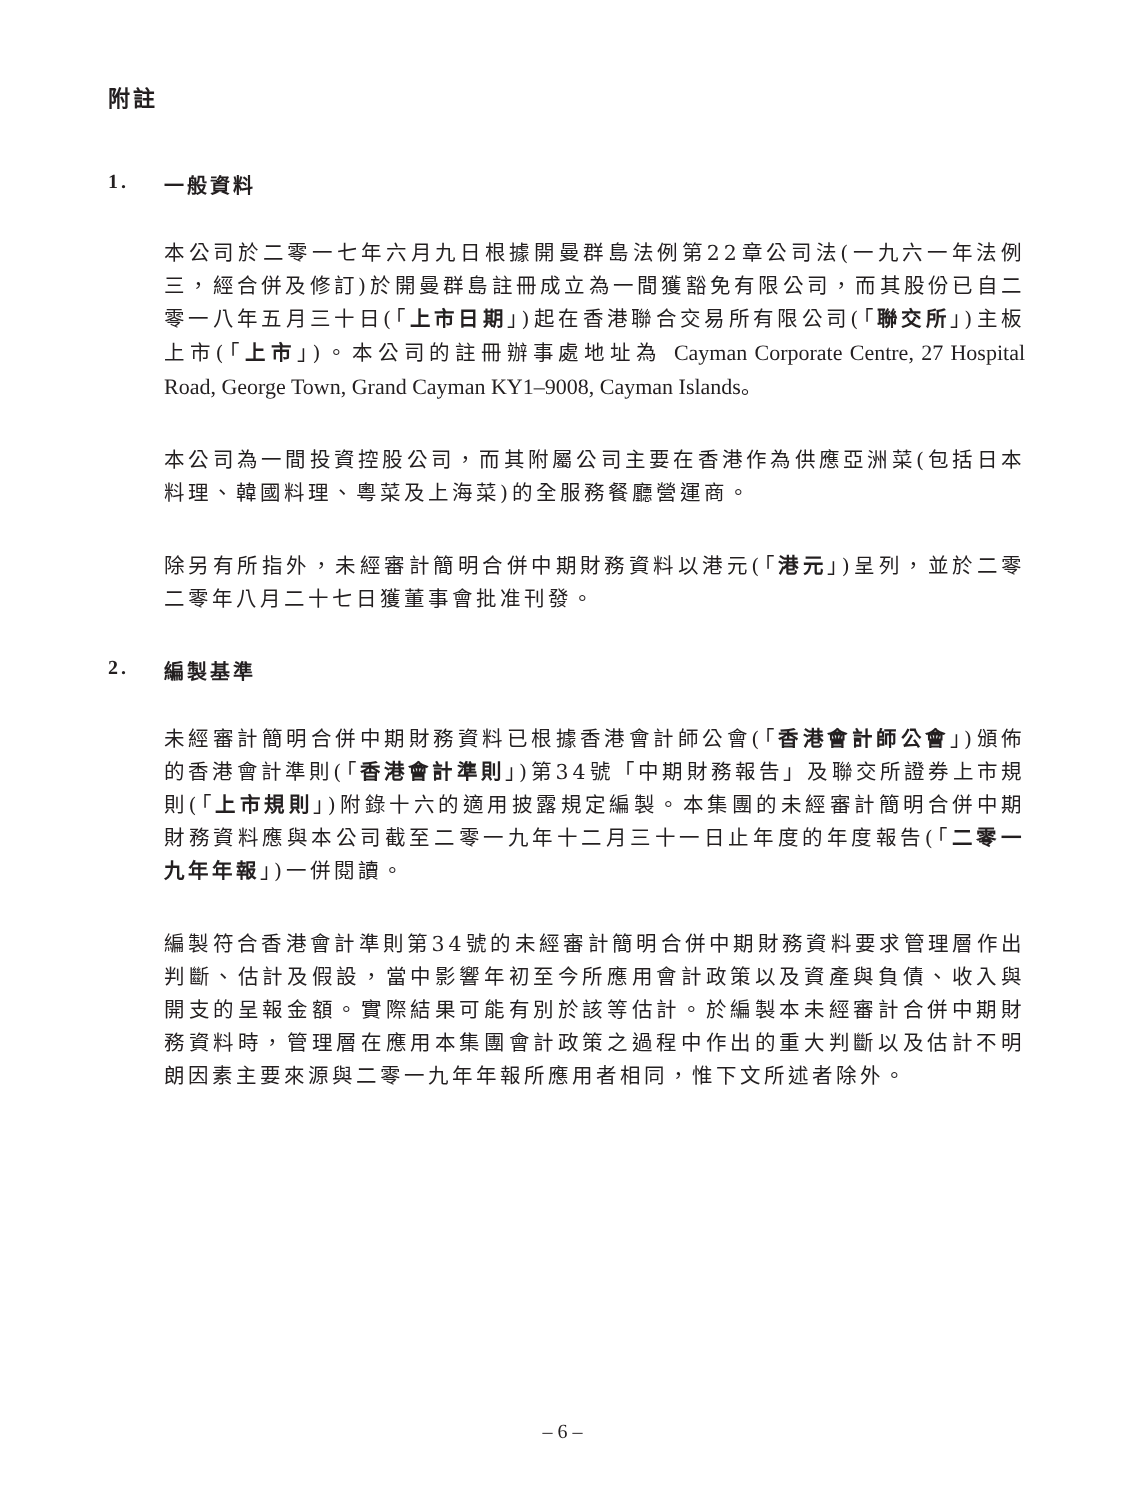附註
1. 一般資料
本公司於二零一七年六月九日根據開曼群島法例第22章公司法(一九六一年法例三，經合併及修訂)於開曼群島註冊成立為一間獲豁免有限公司，而其股份已自二零一八年五月三十日(「上市日期」)起在香港聯合交易所有限公司(「聯交所」)主板上市(「上市」)。本公司的註冊辦事處地址為 Cayman Corporate Centre, 27 Hospital Road, George Town, Grand Cayman KY1–9008, Cayman Islands。
本公司為一間投資控股公司，而其附屬公司主要在香港作為供應亞洲菜(包括日本料理、韓國料理、粵菜及上海菜)的全服務餐廳營運商。
除另有所指外，未經審計簡明合併中期財務資料以港元(「港元」)呈列，並於二零二零年八月二十七日獲董事會批准刊發。
2. 編製基準
未經審計簡明合併中期財務資料已根據香港會計師公會(「香港會計師公會」)頒佈的香港會計準則(「香港會計準則」)第34號「中期財務報告」及聯交所證券上市規則(「上市規則」)附錄十六的適用披露規定編製。本集團的未經審計簡明合併中期財務資料應與本公司截至二零一九年十二月三十一日止年度的年度報告(「二零一九年年報」)一併閱讀。
編製符合香港會計準則第34號的未經審計簡明合併中期財務資料要求管理層作出判斷、估計及假設，當中影響年初至今所應用會計政策以及資產與負債、收入與開支的呈報金額。實際結果可能有別於該等估計。於編製本未經審計合併中期財務資料時，管理層在應用本集團會計政策之過程中作出的重大判斷以及估計不明朗因素主要來源與二零一九年年報所應用者相同，惟下文所述者除外。
– 6 –